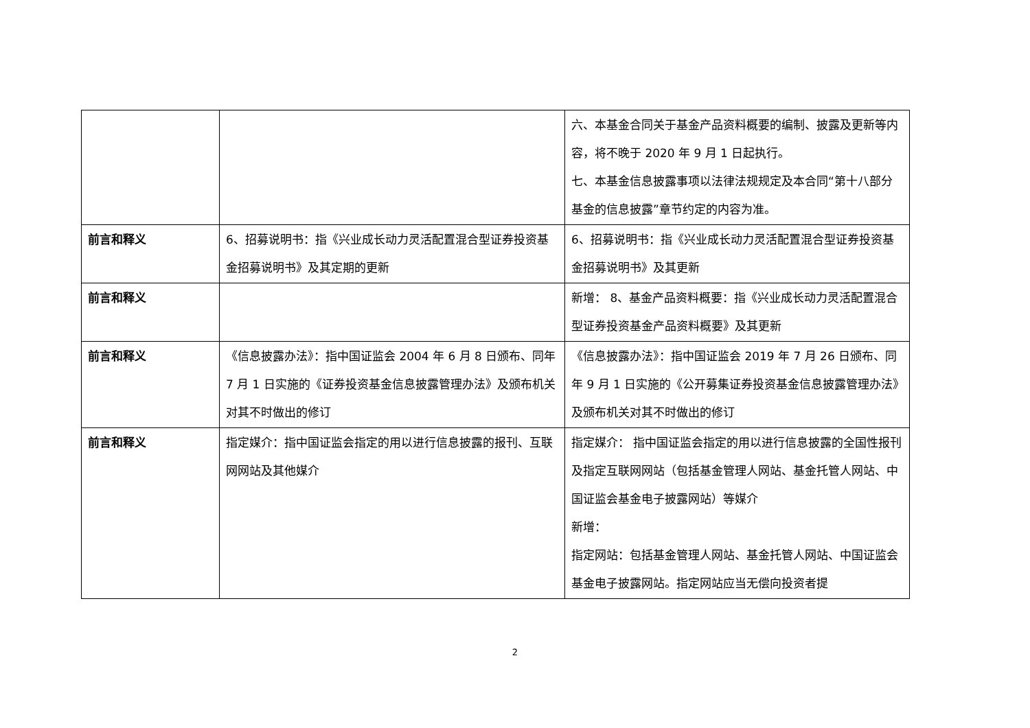| | | 六、本基金合同关于基金产品资料概要的编制、披露及更新等内容，将不晚于 2020 年 9 月 1 日起执行。 七、本基金信息披露事项以法律法规规定及本合同“第十八部分 基金的信息披露”章节约定的内容为准。 |
| 前言和释义 | 6、招募说明书：指《兴业成长动力灵活配置混合型证券投资基金招募说明书》及其定期的更新 | 6、招募说明书：指《兴业成长动力灵活配置混合型证券投资基金招募说明书》及其更新 |
| 前言和释义 | | 新增： 8、基金产品资料概要：指《兴业成长动力灵活配置混合型证券投资基金产品资料概要》及其更新 |
| 前言和释义 | 《信息披露办法》：指中国证监会 2004 年 6 月 8 日颁布、同年 7 月 1 日实施的《证券投资基金信息披露管理办法》及颁布机关对其不时做出的修订 | 《信息披露办法》：指中国证监会 2019 年 7 月 26 日颁布、同年 9 月 1 日实施的《公开募集证券投资基金信息披露管理办法》及颁布机关对其不时做出的修订 |
| 前言和释义 | 指定媒介：指中国证监会指定的用以进行信息披露的报刊、互联网网站及其他媒介 | 指定媒介： 指中国证监会指定的用以进行信息披露的全国性报刊及指定互联网网站（包括基金管理人网站、基金托管人网站、中国证监会基金电子披露网站）等媒介 新增： 指定网站：包括基金管理人网站、基金托管人网站、中国证监会基金电子披露网站。指定网站应当无偿向投资者提 |
2